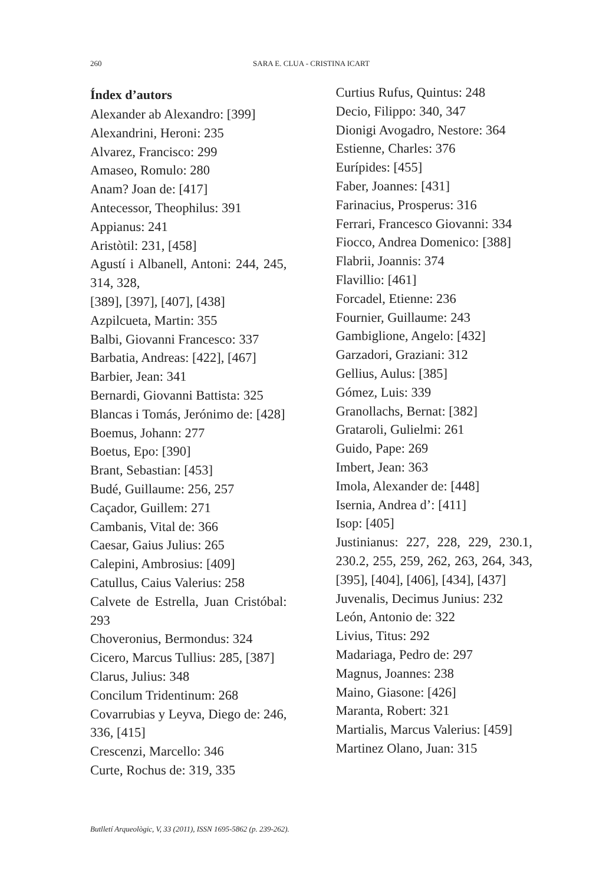260 SARA E. CLUA - CRISTINA ICART
Índex d’autors
Alexander ab Alexandro: [399]
Alexandrini, Heroni: 235
Alvarez, Francisco: 299
Amaseo, Romulo: 280
Anam? Joan de: [417]
Antecessor, Theophilus: 391
Appianus: 241
Aristòtil: 231, [458]
Agustí i Albanell, Antoni: 244, 245, 314, 328,
[389], [397], [407], [438]
Azpilcueta, Martin: 355
Balbi, Giovanni Francesco: 337
Barbatia, Andreas: [422], [467]
Barbier, Jean: 341
Bernardi, Giovanni Battista: 325
Blancas i Tomás, Jerónimo de: [428]
Boemus, Johann: 277
Boetus, Epo: [390]
Brant, Sebastian: [453]
Budé, Guillaume: 256, 257
Caçador, Guillem: 271
Cambanis, Vital de: 366
Caesar, Gaius Julius: 265
Calepini, Ambrosius: [409]
Catullus, Caius Valerius: 258
Calvete de Estrella, Juan Cristóbal: 293
Choveronius, Bermondus: 324
Cicero, Marcus Tullius: 285, [387]
Clarus, Julius: 348
Concilum Tridentinum: 268
Covarrubias y Leyva, Diego de: 246, 336, [415]
Crescenzi, Marcello: 346
Curte, Rochus de: 319, 335
Curtius Rufus, Quintus: 248
Decio, Filippo: 340, 347
Dionigi Avogadro, Nestore: 364
Estienne, Charles: 376
Eurípides: [455]
Faber, Joannes: [431]
Farinacius, Prosperus: 316
Ferrari, Francesco Giovanni: 334
Fiocco, Andrea Domenico: [388]
Flabrii, Joannis: 374
Flavillio: [461]
Forcadel, Etienne: 236
Fournier, Guillaume: 243
Gambiglione, Angelo: [432]
Garzadori, Graziani: 312
Gellius, Aulus: [385]
Gómez, Luis: 339
Granollachs, Bernat: [382]
Grataroli, Gulielmi: 261
Guido, Pape: 269
Imbert, Jean: 363
Imola, Alexander de: [448]
Isernia, Andrea d’: [411]
Isop: [405]
Justinianus: 227, 228, 229, 230.1, 230.2, 255, 259, 262, 263, 264, 343, [395], [404], [406], [434], [437]
Juvenalis, Decimus Junius: 232
León, Antonio de: 322
Livius, Titus: 292
Madariaga, Pedro de: 297
Magnus, Joannes: 238
Maino, Giasone: [426]
Maranta, Robert: 321
Martialis, Marcus Valerius: [459]
Martinez Olano, Juan: 315
Butlletí Arqueològic, V, 33 (2011), ISSN 1695-5862 (p. 239-262).